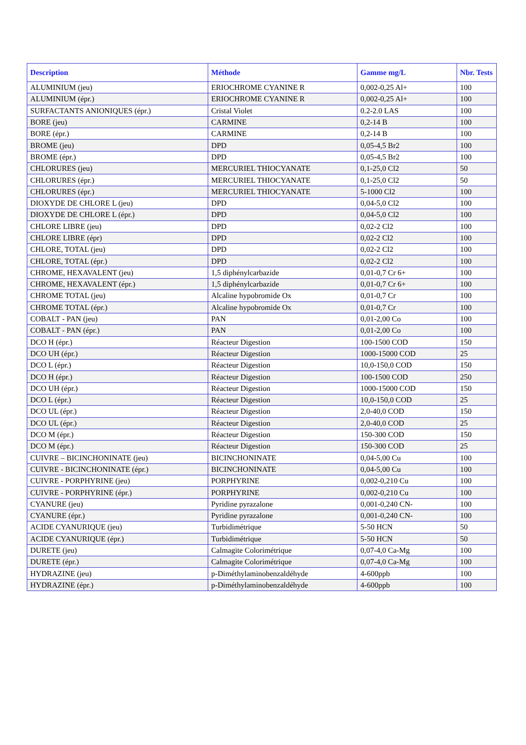| Description | Méthode | Gamme mg/L | Nbr. Tests |
| --- | --- | --- | --- |
| ALUMINIUM (jeu) | ERIOCHROME CYANINE R | 0,002-0,25 Al+ | 100 |
| ALUMINIUM (épr.) | ERIOCHROME CYANINE R | 0,002-0,25 Al+ | 100 |
| SURFACTANTS ANIONIQUES (épr.) | Cristal Violet | 0.2-2.0 LAS | 100 |
| BORE (jeu) | CARMINE | 0,2-14 B | 100 |
| BORE (épr.) | CARMINE | 0,2-14 B | 100 |
| BROME (jeu) | DPD | 0,05-4,5 Br2 | 100 |
| BROME (épr.) | DPD | 0,05-4,5 Br2 | 100 |
| CHLORURES (jeu) | MERCURIEL THIOCYANATE | 0,1-25,0 Cl2 | 50 |
| CHLORURES (épr.) | MERCURIEL THIOCYANATE | 0,1-25,0 Cl2 | 50 |
| CHLORURES (épr.) | MERCURIEL THIOCYANATE | 5-1000 Cl2 | 100 |
| DIOXYDE DE CHLORE L (jeu) | DPD | 0,04-5,0 Cl2 | 100 |
| DIOXYDE DE CHLORE L (épr.) | DPD | 0,04-5,0 Cl2 | 100 |
| CHLORE LIBRE (jeu) | DPD | 0,02-2 Cl2 | 100 |
| CHLORE LIBRE (épr) | DPD | 0,02-2 Cl2 | 100 |
| CHLORE, TOTAL (jeu) | DPD | 0,02-2 Cl2 | 100 |
| CHLORE, TOTAL (épr.) | DPD | 0,02-2 Cl2 | 100 |
| CHROME, HEXAVALENT (jeu) | 1,5 diphénylcarbazide | 0,01-0,7 Cr 6+ | 100 |
| CHROME, HEXAVALENT (épr.) | 1,5 diphénylcarbazide | 0,01-0,7 Cr 6+ | 100 |
| CHROME TOTAL (jeu) | Alcaline hypobromide Ox | 0,01-0,7 Cr | 100 |
| CHROME TOTAL (épr.) | Alcaline hypobromide Ox | 0,01-0,7 Cr | 100 |
| COBALT - PAN (jeu) | PAN | 0,01-2,00 Co | 100 |
| COBALT - PAN (épr.) | PAN | 0,01-2,00 Co | 100 |
| DCO H (épr.) | Réacteur Digestion | 100-1500 COD | 150 |
| DCO UH (épr.) | Réacteur Digestion | 1000-15000 COD | 25 |
| DCO L (épr.) | Réacteur Digestion | 10,0-150,0 COD | 150 |
| DCO H (épr.) | Réacteur Digestion | 100-1500 COD | 250 |
| DCO UH (épr.) | Réacteur Digestion | 1000-15000 COD | 150 |
| DCO L (épr.) | Réacteur Digestion | 10,0-150,0 COD | 25 |
| DCO UL (épr.) | Réacteur Digestion | 2,0-40,0 COD | 150 |
| DCO UL (épr.) | Réacteur Digestion | 2,0-40,0 COD | 25 |
| DCO M (épr.) | Réacteur Digestion | 150-300 COD | 150 |
| DCO M (épr.) | Réacteur Digestion | 150-300 COD | 25 |
| CUIVRE – BICINCHONINATE (jeu) | BICINCHONINATE | 0,04-5,00 Cu | 100 |
| CUIVRE - BICINCHONINATE (épr.) | BICINCHONINATE | 0,04-5,00 Cu | 100 |
| CUIVRE - PORPHYRINE (jeu) | PORPHYRINE | 0,002-0,210 Cu | 100 |
| CUIVRE - PORPHYRINE (épr.) | PORPHYRINE | 0,002-0,210 Cu | 100 |
| CYANURE (jeu) | Pyridine pyrazalone | 0,001-0,240 CN- | 100 |
| CYANURE (épr.) | Pyridine pyrazalone | 0,001-0,240 CN- | 100 |
| ACIDE CYANURIQUE (jeu) | Turbidimétrique | 5-50 HCN | 50 |
| ACIDE CYANURIQUE (épr.) | Turbidimétrique | 5-50 HCN | 50 |
| DURETE (jeu) | Calmagite Colorimétrique | 0,07-4,0 Ca-Mg | 100 |
| DURETE (épr.) | Calmagite Colorimétrique | 0,07-4,0 Ca-Mg | 100 |
| HYDRAZINE (jeu) | p-Diméthylaminobenzaldéhyde | 4-600ppb | 100 |
| HYDRAZINE (épr.) | p-Diméthylaminobenzaldéhyde | 4-600ppb | 100 |